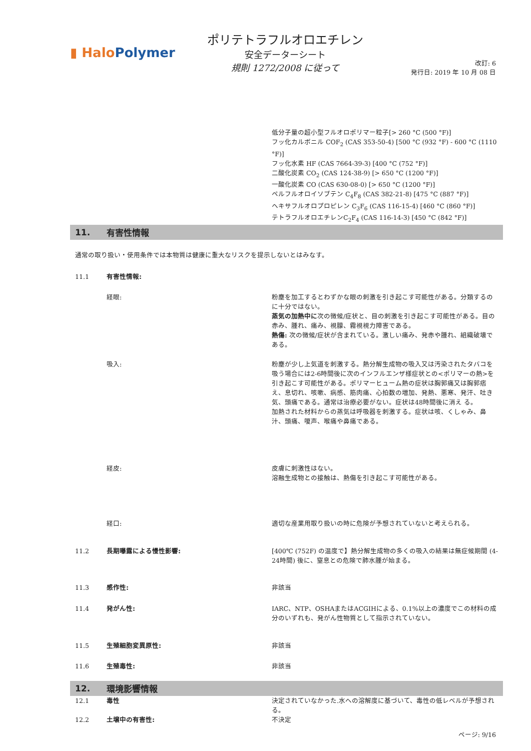▮ HaloPolymer
ポリテトラフルオロエチレン
安全データーシート
規則 1272/2008 に従って
改訂: 6
発行日: 2019 年 10 月 08 日
低分子量の超小型フルオロポリマー粒子[> 260 °C (500 °F)]
フッ化カルボニル COF<sub>2</sub> (CAS 353-50-4) [500 °C (932 °F) - 600 °C (1110 °F)]
フッ化水素 HF (CAS 7664-39-3) [400 °C (752 °F)]
二酸化炭素 CO<sub>2</sub> (CAS 124-38-9) [> 650 °C (1200 °F)]
一酸化炭素 CO (CAS 630-08-0) [> 650 °C (1200 °F)]
ペルフルオロイソブテン C<sub>4</sub>F<sub>8</sub> (CAS 382-21-8) [475 °C (887 °F)]
ヘキサフルオロプロピレン C<sub>3</sub>F<sub>6</sub> (CAS 116-15-4) [460 °C (860 °F)]
テトラフルオロエチレンC<sub>2</sub>F<sub>4</sub> (CAS 116-14-3) [450 °C (842 °F)]
11. 有害性情報
通常の取り扱い・使用条件では本物質は健康に重大なリスクを提示しないとはみなす。
11.1 有害性情報:
経眼: 粉塵を加工するとわずかな眼の刺激を引き起こす可能性がある。分類するのに十分ではない。
蒸気の加熱中に次の徴候/症状と、目の刺激を引き起こす可能性がある。目の赤み、腫れ、痛み、視朦、霧視視力障害である。
熱傷: 次の徴候/症状が含まれている。激しい痛み、発赤や腫れ、組織破壊である。
吸入: 粉塵が少し上気道を刺激する。熱分解生成物の吸入又は汚染されたタバコを吸う場合には2-6時間後に次のインフルエンザ様症状との<ポリマーの熱>を引き起こす可能性がある。ポリマーヒューム熱の症状は胸郭痛又は胸郭痞え、息切れ、咳嗽、病感、筋肉痛、心拍数の増加、発熱、悪寒、発汗、吐き気、頭痛である。通常は治療必要がない。症状は48時間後に消え る。
加熱された材料からの蒸気は呼吸器を刺激する。症状は咳、くしゃみ、鼻汁、頭痛、嗄声、喉痛や鼻痛である。
経皮: 皮膚に刺激性はない。
溶融生成物との接触は、熱傷を引き起こす可能性がある。
経口: 適切な産業用取り扱いの時に危険が予想されていないと考えられる。
11.2 長期曝露による慢性影響: [400℃ (752F) の温度で】熱分解生成物の多くの吸入の結果は無症候期間 (4-24時間) 後に、窒息との危険で肺水腫が始まる。
11.3 感作性: 非該当
11.4 発がん性: IARC、NTP、OSHAまたはACGIHによる、0.1%以上の濃度でこの材料の成分のいずれも、発がん性物質として指示されていない。
11.5 生殖細胞変異原性: 非該当
11.6 生殖毒性: 非該当
12. 環境影響情報
12.1 毒性 決定されていなかった.水への溶解度に基づいて、毒性の低レベルが予想される。
12.2 土壌中の有害性: 不決定
ページ: 9/16